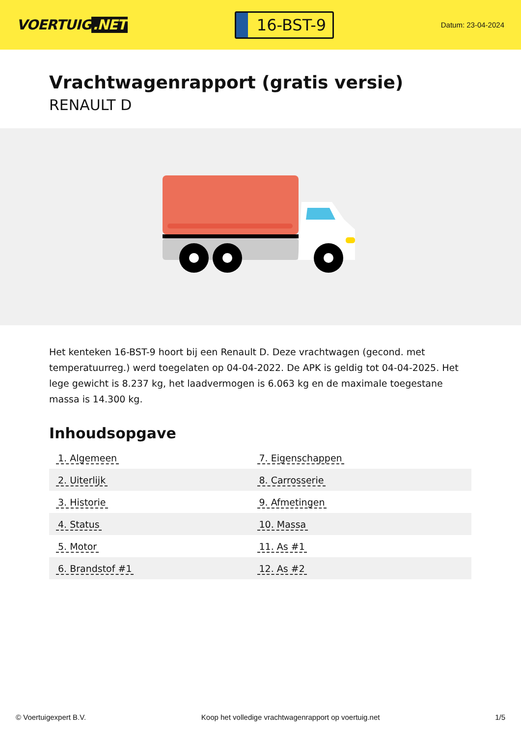VOERTUIG.NET
16-BST-9
Datum: 23-04-2024
Vrachtwagenrapport (gratis versie)
RENAULT D
Het kenteken 16-BST-9 hoort bij een Renault D. Deze vrachtwagen (gecond. met temperatuurreg.) werd toegelaten op 04-04-2022. De APK is geldig tot 04-04-2025. Het lege gewicht is 8.237 kg, het laadvermogen is 6.063 kg en de maximale toegestane massa is 14.300 kg.
Inhoudsopgave
| 1. Algemeen | 7. Eigenschappen |
| 2. Uiterlijk | 8. Carrosserie |
| 3. Historie | 9. Afmetingen |
| 4. Status | 10. Massa |
| 5. Motor | 11. As #1 |
| 6. Brandstof #1 | 12. As #2 |
© Voertuigexpert B.V. Koop het volledige vrachtwagenrapport op voertuig.net 1/5